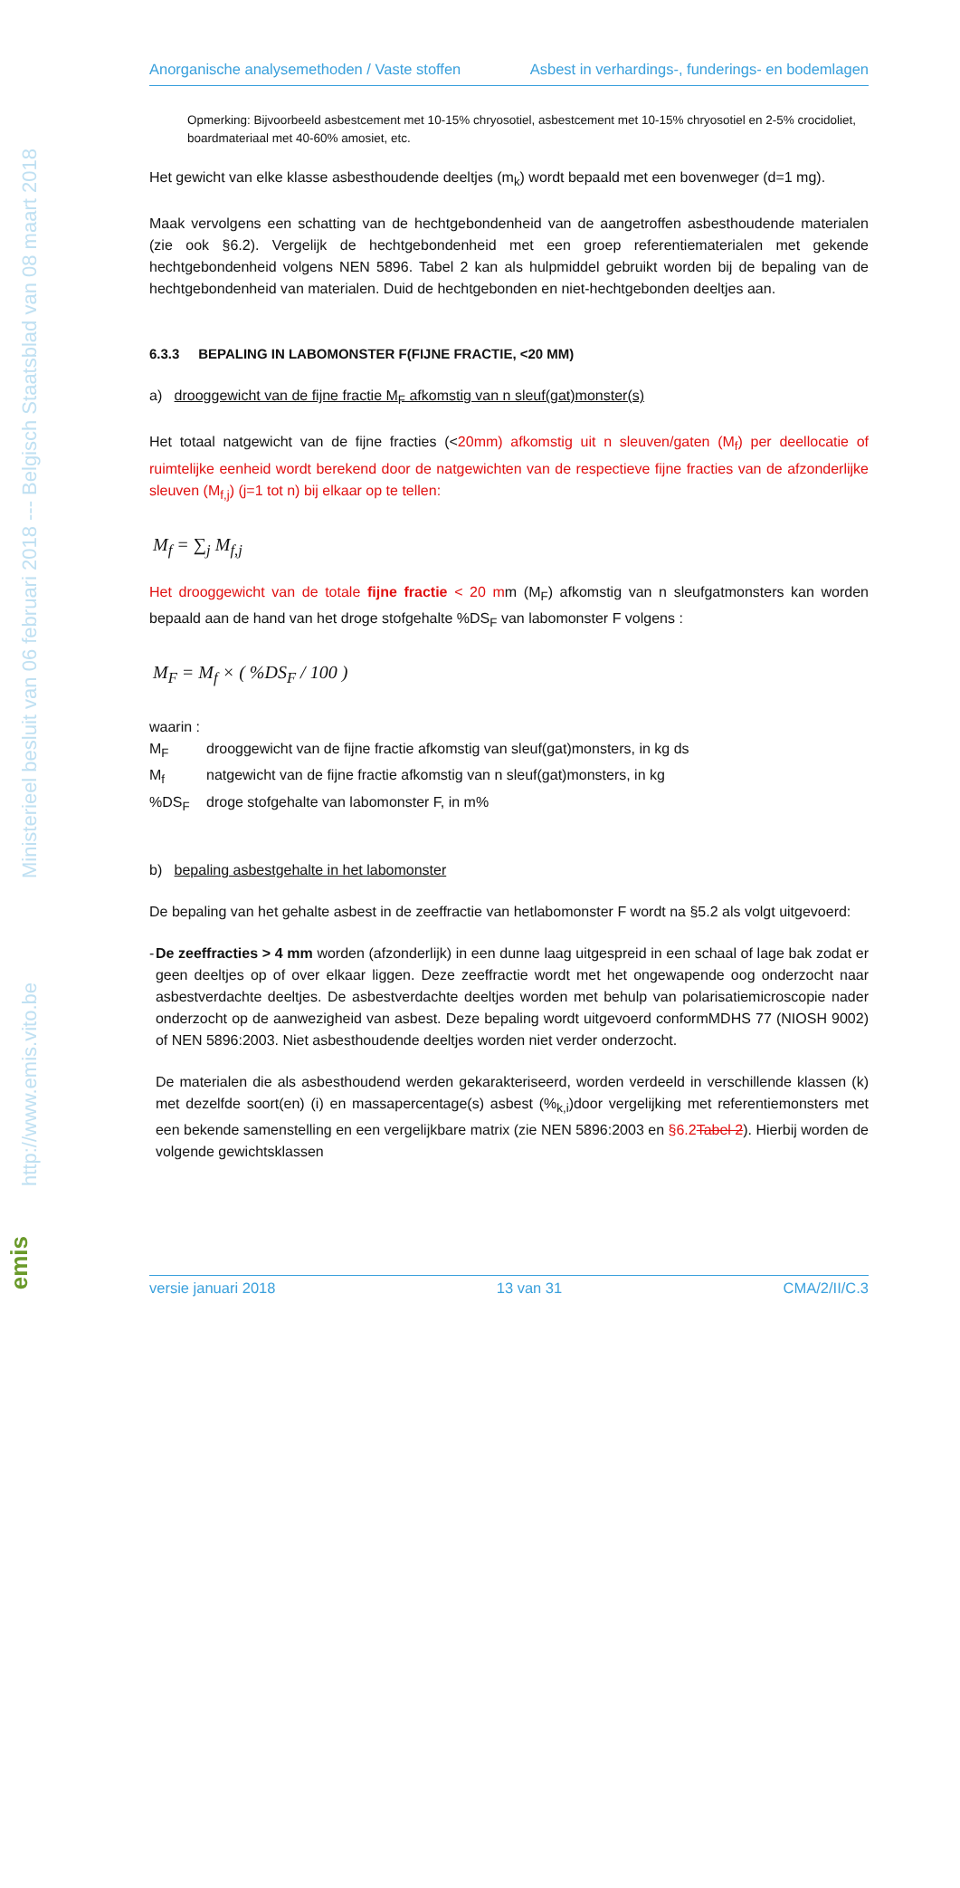Ministerieel besluit van 06 februari 2018 --- Belgisch Staatsblad van 08 maart 2018
http://www.emis.vito.be
emis
Anorganische analysemethoden / Vaste stoffen Asbest in verhardings-, funderings- en bodemlagen
Opmerking: Bijvoorbeeld asbestcement met 10-15% chryosotiel, asbestcement met 10-15% chryosotiel en 2-5% crocidoliet, boardmateriaal met 40-60% amosiet, etc.
Het gewicht van elke klasse asbesthoudende deeltjes (m<sub>k</sub>) wordt bepaald met een bovenweger (d=1 mg).
Maak vervolgens een schatting van de hechtgebondenheid van de aangetroffen asbesthoudende materialen (zie ook §6.2). Vergelijk de hechtgebondenheid met een groep referentiematerialen met gekende hechtgebondenheid volgens NEN 5896. Tabel 2 kan als hulpmiddel gebruikt worden bij de bepaling van de hechtgebondenheid van materialen. Duid de hechtgebonden en niet-hechtgebonden deeltjes aan.
6.3.3 BEPALING IN LABOMONSTER F(FIJNE FRACTIE, <20 MM)
a) drooggewicht van de fijne fractie M<sub>F</sub> afkomstig van n sleuf(gat)monster(s)
Het totaal natgewicht van de fijne fracties (<20mm) afkomstig uit n sleuven/gaten (M<sub>f</sub>) per deellocatie of ruimtelijke eenheid wordt berekend door de natgewichten van de respectieve fijne fracties van de afzonderlijke sleuven (M<sub>f,j</sub>) (j=1 tot n) bij elkaar op te tellen:
M<sub>f</sub> = ∑<sub>j</sub> M<sub>f,j</sub>
Het drooggewicht van de totale fijne fractie < 20 mm (M<sub>F</sub>) afkomstig van n sleufgatmonsters kan worden bepaald aan de hand van het droge stofgehalte %DS<sub>F</sub> van labomonster F volgens :
M<sub>F</sub> = M<sub>f</sub> × ( %DS<sub>F</sub> / 100 )
waarin :
M<sub>F</sub> drooggewicht van de fijne fractie afkomstig van sleuf(gat)monsters, in kg ds
M<sub>f</sub> natgewicht van de fijne fractie afkomstig van n sleuf(gat)monsters, in kg
%DS<sub>F</sub> droge stofgehalte van labomonster F, in m%
b) bepaling asbestgehalte in het labomonster
De bepaling van het gehalte asbest in de zeeffractie van hetlabomonster F wordt na §5.2 als volgt uitgevoerd:
- De zeeffracties > 4 mm worden (afzonderlijk) in een dunne laag uitgespreid in een schaal of lage bak zodat er geen deeltjes op of over elkaar liggen. Deze zeeffractie wordt met het ongewapende oog onderzocht naar asbestverdachte deeltjes. De asbestverdachte deeltjes worden met behulp van polarisatiemicroscopie nader onderzocht op de aanwezigheid van asbest. Deze bepaling wordt uitgevoerd conformMDHS 77 (NIOSH 9002) of NEN 5896:2003. Niet asbesthoudende deeltjes worden niet verder onderzocht.
De materialen die als asbesthoudend werden gekarakteriseerd, worden verdeeld in verschillende klassen (k) met dezelfde soort(en) (i) en massapercentage(s) asbest (%<sub>k,i</sub>)door vergelijking met referentiemonsters met een bekende samenstelling en een vergelijkbare matrix (zie NEN 5896:2003 en §6.2Tabel 2). Hierbij worden de volgende gewichtsklassen
versie januari 2018 13 van 31 CMA/2/II/C.3